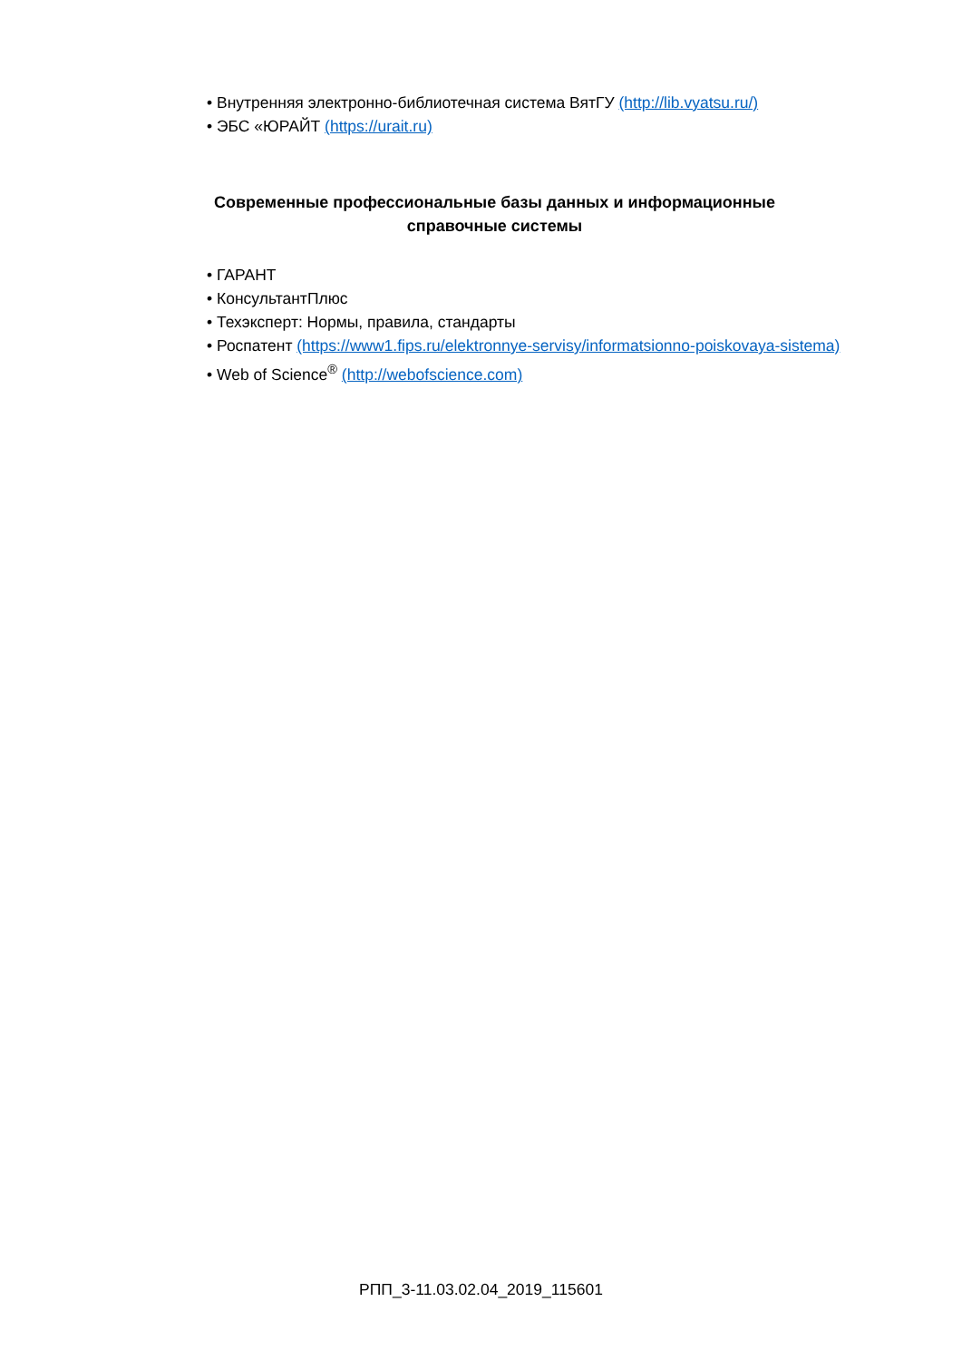• Внутренняя электронно-библиотечная система ВятГУ (http://lib.vyatsu.ru/)
• ЭБС «ЮРАЙТ (https://urait.ru)
Современные профессиональные базы данных и информационные справочные системы
• ГАРАНТ
• КонсультантПлюс
• Техэксперт: Нормы, правила, стандарты
• Роспатент (https://www1.fips.ru/elektronnye-servisy/informatsionno-poiskovaya-sistema)
• Web of Science<sup>®</sup> (http://webofscience.com)
РПП_3-11.03.02.04_2019_115601